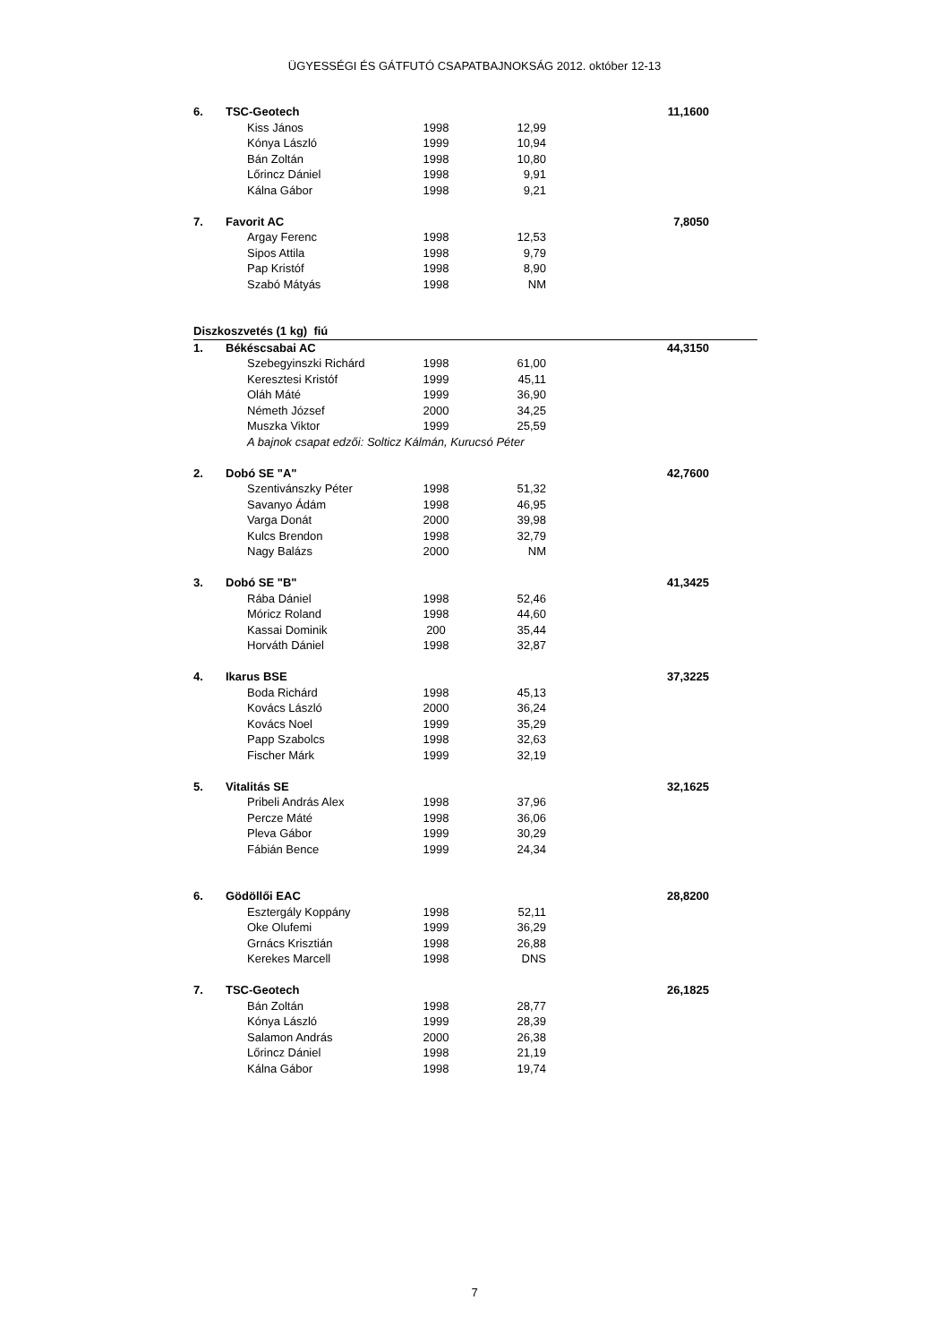ÜGYESSÉGI ÉS GÁTFUTÓ CSAPATBAJNOKSÁG 2012. október 12-13
| 6. | TSC-Geotech | | | | | 11,1600 | |
| | | Kiss János | 1998 | 12,99 | | | |
| | | Kónya László | 1999 | 10,94 | | | |
| | | Bán Zoltán | 1998 | 10,80 | | | |
| | | Lőrincz Dániel | 1998 | 9,91 | | | |
| | | Kálna Gábor | 1998 | 9,21 | | | |
| 7. | Favorit AC | | | | | 7,8050 | |
| | | Argay Ferenc | 1998 | 12,53 | | | |
| | | Sipos Attila | 1998 | 9,79 | | | |
| | | Pap Kristóf | 1998 | 8,90 | | | |
| | | Szabó Mátyás | 1998 | NM | | | |
| Diszkoszvetés (1 kg) fiú | | | | | | | |
| 1. | Békéscsabai AC | | | | | 44,3150 | |
| | | Szebegyinszki Richárd | 1998 | 61,00 | | | |
| | | Keresztesi Kristóf | 1999 | 45,11 | | | |
| | | Oláh Máté | 1999 | 36,90 | | | |
| | | Németh József | 2000 | 34,25 | | | |
| | | Muszka Viktor | 1999 | 25,59 | | | |
| | | A bajnok csapat edzői: Solticz Kálmán, Kurucsó Péter | | | | | |
| 2. | Dobó SE "A" | | | | | 42,7600 | |
| | | Szentivánszky Péter | 1998 | 51,32 | | | |
| | | Savanyo Ádám | 1998 | 46,95 | | | |
| | | Varga Donát | 2000 | 39,98 | | | |
| | | Kulcs Brendon | 1998 | 32,79 | | | |
| | | Nagy Balázs | 2000 | NM | | | |
| 3. | Dobó SE "B" | | | | | 41,3425 | |
| | | Rába Dániel | 1998 | 52,46 | | | |
| | | Móricz Roland | 1998 | 44,60 | | | |
| | | Kassai Dominik | 200 | 35,44 | | | |
| | | Horváth Dániel | 1998 | 32,87 | | | |
| 4. | Ikarus BSE | | | | | 37,3225 | |
| | | Boda Richárd | 1998 | 45,13 | | | |
| | | Kovács László | 2000 | 36,24 | | | |
| | | Kovács Noel | 1999 | 35,29 | | | |
| | | Papp Szabolcs | 1998 | 32,63 | | | |
| | | Fischer Márk | 1999 | 32,19 | | | |
| 5. | Vitalitás SE | | | | | 32,1625 | |
| | | Pribeli András Alex | 1998 | 37,96 | | | |
| | | Percze Máté | 1998 | 36,06 | | | |
| | | Pleva Gábor | 1999 | 30,29 | | | |
| | | Fábián Bence | 1999 | 24,34 | | | |
| 6. | Gödöllői EAC | | | | | 28,8200 | |
| | | Esztergály Koppány | 1998 | 52,11 | | | |
| | | Oke Olufemi | 1999 | 36,29 | | | |
| | | Grnács Krisztián | 1998 | 26,88 | | | |
| | | Kerekes Marcell | 1998 | DNS | | | |
| 7. | TSC-Geotech | | | | | 26,1825 | |
| | | Bán Zoltán | 1998 | 28,77 | | | |
| | | Kónya László | 1999 | 28,39 | | | |
| | | Salamon András | 2000 | 26,38 | | | |
| | | Lőrincz Dániel | 1998 | 21,19 | | | |
| | | Kálna Gábor | 1998 | 19,74 | | | |
7